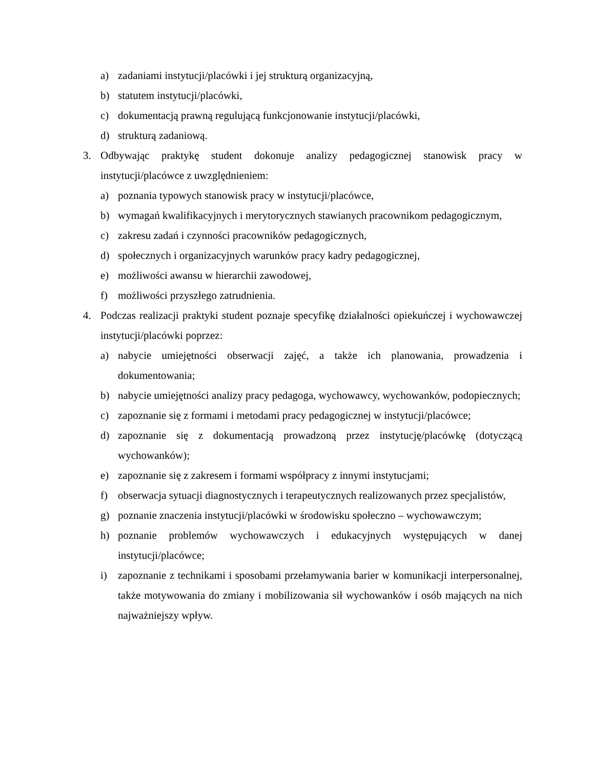a) zadaniami instytucji/placówki i jej strukturą organizacyjną,
b) statutem instytucji/placówki,
c) dokumentacją prawną regulującą funkcjonowanie instytucji/placówki,
d) strukturą zadaniową.
3. Odbywając praktykę student dokonuje analizy pedagogicznej stanowisk pracy w instytucji/placówce z uwzględnieniem:
a) poznania typowych stanowisk pracy w instytucji/placówce,
b) wymagań kwalifikacyjnych i merytorycznych stawianych pracownikom pedagogicznym,
c) zakresu zadań i czynności pracowników pedagogicznych,
d) społecznych i organizacyjnych warunków pracy kadry pedagogicznej,
e) możliwości awansu w hierarchii zawodowej,
f) możliwości przyszłego zatrudnienia.
4. Podczas realizacji praktyki student poznaje specyfikę działalności opiekuńczej i wychowawczej instytucji/placówki poprzez:
a) nabycie umiejętności obserwacji zajęć, a także ich planowania, prowadzenia i dokumentowania;
b) nabycie umiejętności analizy pracy pedagoga, wychowawcy, wychowanków, podopiecznych;
c) zapoznanie się z formami i metodami pracy pedagogicznej w instytucji/placówce;
d) zapoznanie się z dokumentacją prowadzoną przez instytucję/placówkę (dotyczącą wychowanków);
e) zapoznanie się z zakresem i formami współpracy z innymi instytucjami;
f) obserwacja sytuacji diagnostycznych i terapeutycznych realizowanych przez specjalistów,
g) poznanie znaczenia instytucji/placówki w środowisku społeczno – wychowawczym;
h) poznanie problemów wychowawczych i edukacyjnych występujących w danej instytucji/placówce;
i) zapoznanie z technikami i sposobami przełamywania barier w komunikacji interpersonalnej, także motywowania do zmiany i mobilizowania sił wychowanków i osób mających na nich najważniejszy wpływ.